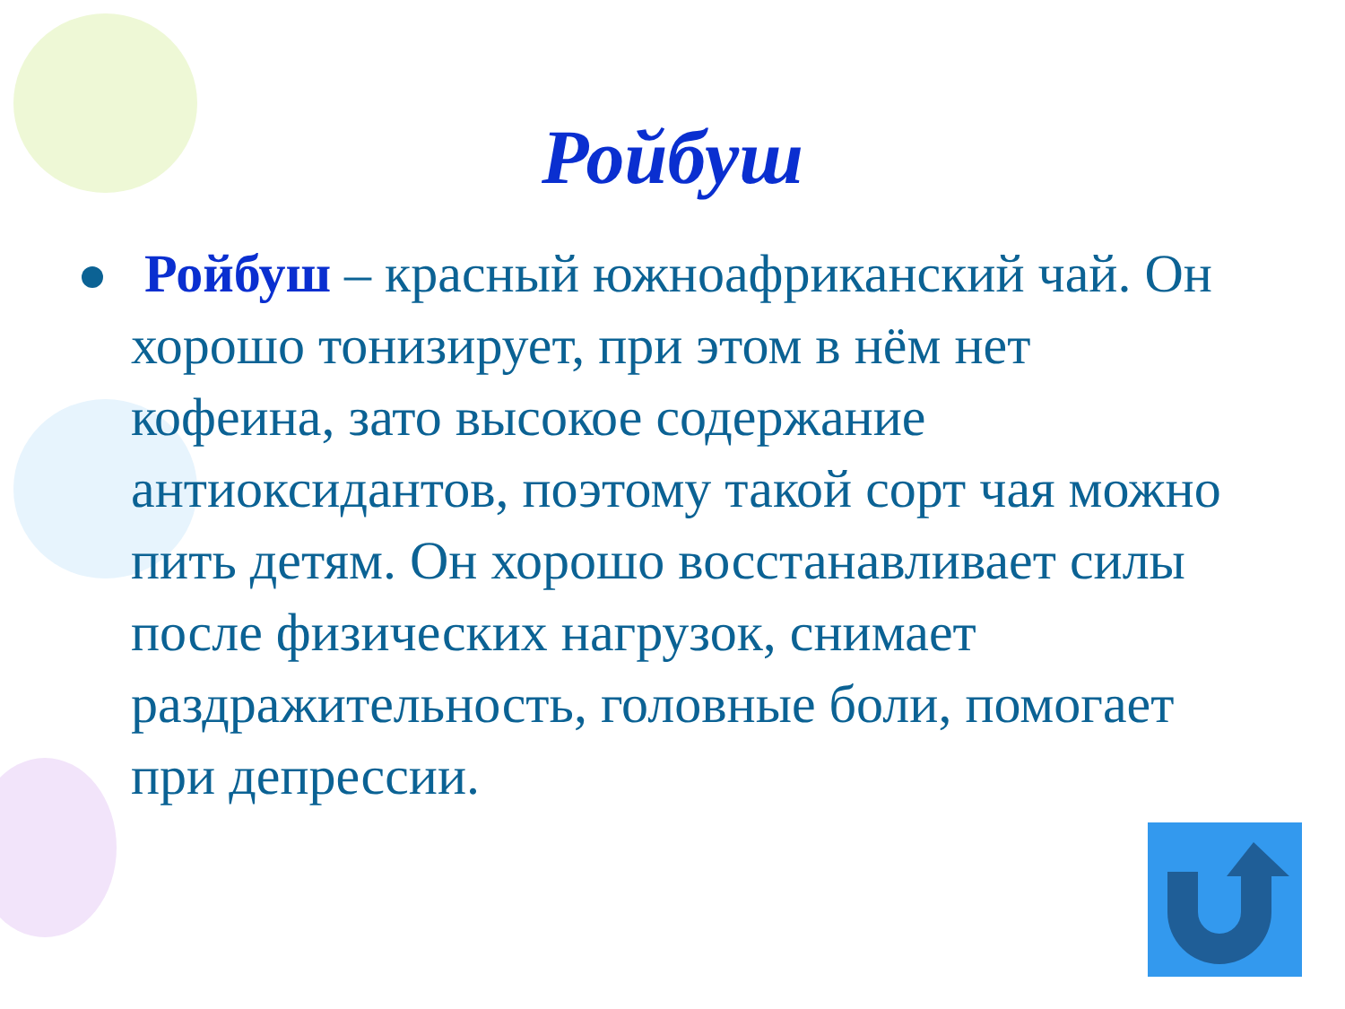Ройбуш
Ройбуш – красный южноафриканский чай. Он хорошо тонизирует, при этом в нём нет кофеина, зато высокое содержание антиоксидантов, поэтому такой сорт чая можно пить детям. Он хорошо восстанавливает силы после физических нагрузок, снимает раздражительность, головные боли, помогает при депрессии.